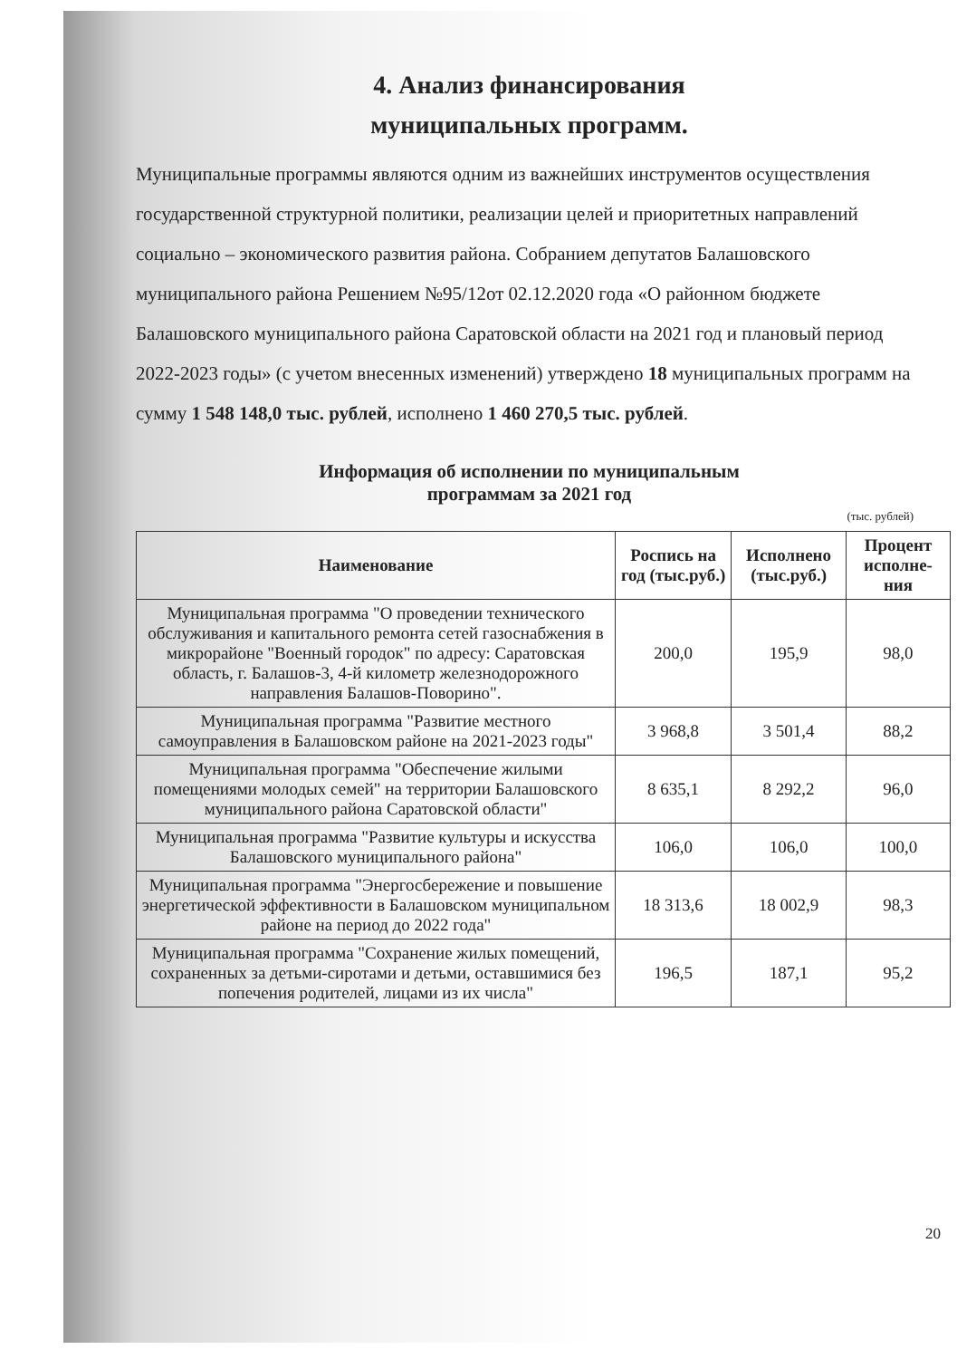4. Анализ финансирования
муниципальных программ.
Муниципальные программы являются одним из важнейших инструментов осуществления государственной структурной политики, реализации целей и приоритетных направлений социально – экономического развития района. Собранием депутатов Балашовского муниципального района Решением №95/12от 02.12.2020 года «О районном бюджете Балашовского муниципального района Саратовской области на 2021 год и плановый период 2022-2023 годы» (с учетом внесенных изменений) утверждено 18 муниципальных программ на сумму 1 548 148,0 тыс. рублей, исполнено 1 460 270,5 тыс. рублей.
Информация об исполнении по муниципальным
программам за 2021 год
(тыс. рублей)
| Наименование | Роспись на год (тыс.руб.) | Исполнено (тыс.руб.) | Процент исполне-ния |
| --- | --- | --- | --- |
| Муниципальная программа "О проведении технического обслуживания и капитального ремонта сетей газоснабжения в микрорайоне "Военный городок" по адресу: Саратовская область, г. Балашов-3, 4-й километр железнодорожного направления Балашов-Поворино". | 200,0 | 195,9 | 98,0 |
| Муниципальная программа "Развитие местного самоуправления в Балашовском районе на 2021-2023 годы" | 3 968,8 | 3 501,4 | 88,2 |
| Муниципальная программа "Обеспечение жилыми помещениями молодых семей" на территории Балашовского муниципального района Саратовской области" | 8 635,1 | 8 292,2 | 96,0 |
| Муниципальная программа "Развитие культуры и искусства Балашовского муниципального района" | 106,0 | 106,0 | 100,0 |
| Муниципальная программа "Энергосбережение и повышение энергетической эффективности в Балашовском муниципальном районе на период до 2022 года" | 18 313,6 | 18 002,9 | 98,3 |
| Муниципальная программа "Сохранение жилых помещений, сохраненных за детьми-сиротами и детьми, оставшимися без попечения родителей, лицами из их числа" | 196,5 | 187,1 | 95,2 |
20